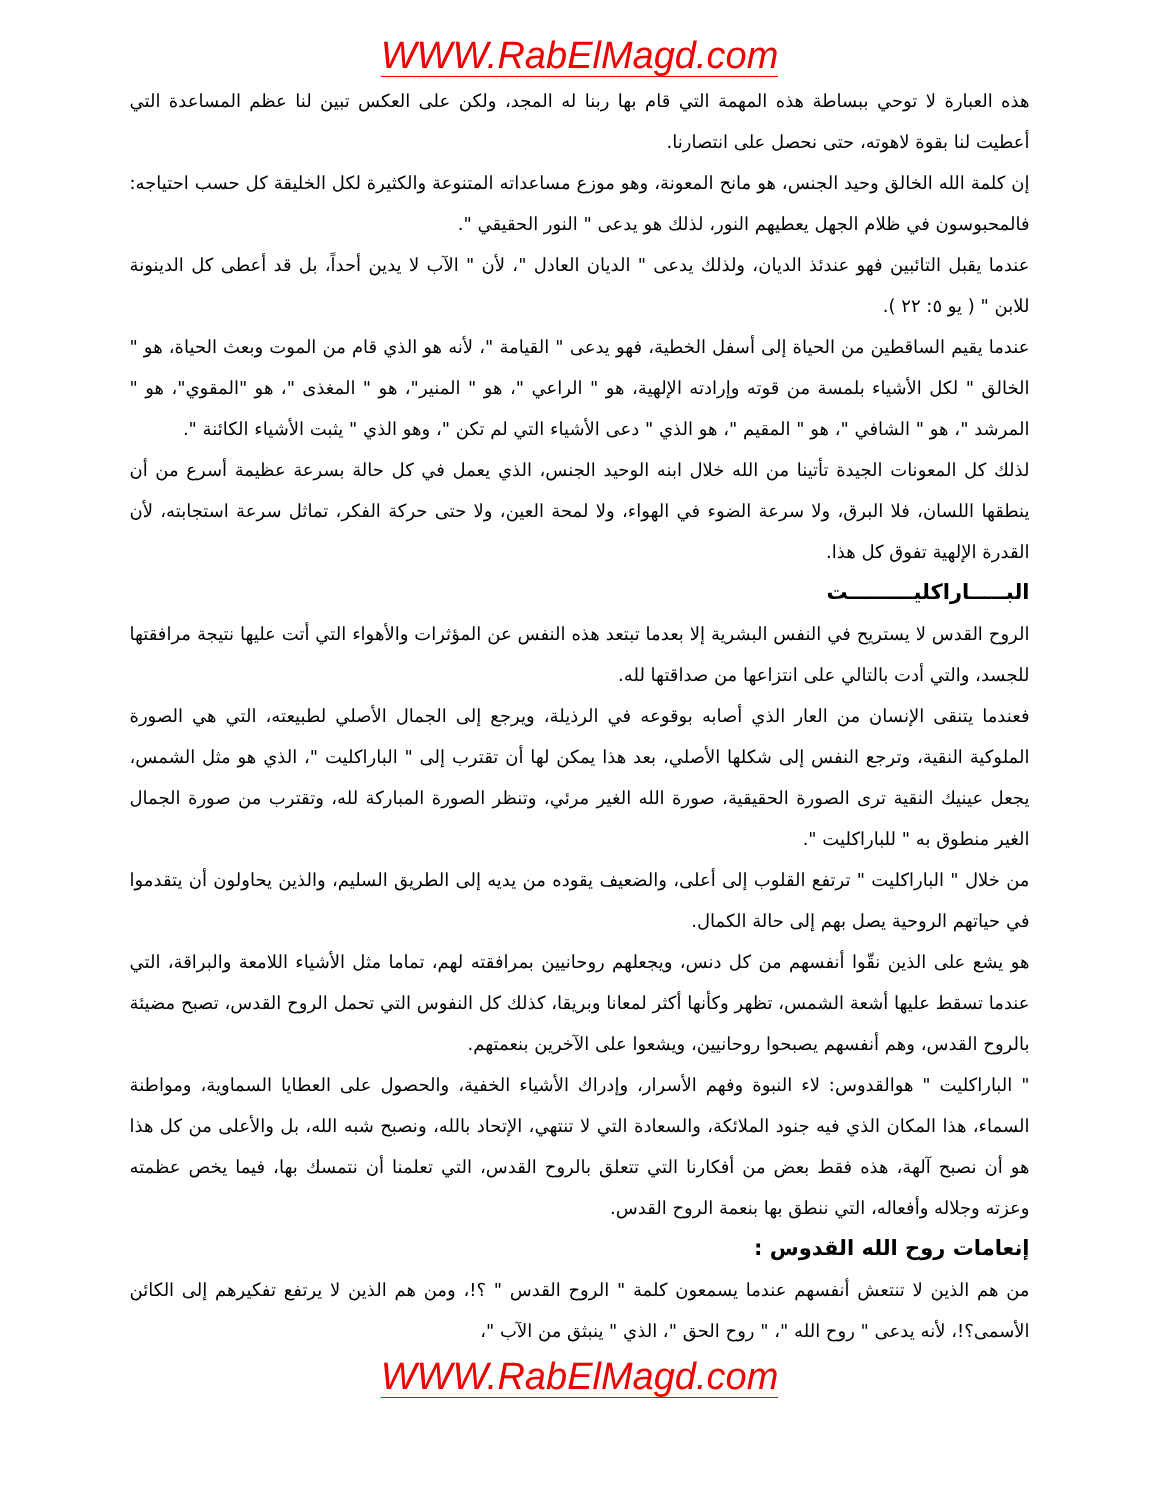WWW.RabElMagd.com
هذه العبارة لا توحي ببساطة هذه المهمة التي قام بها ربنا له المجد، ولكن على العكس تبين لنا عظم المساعدة التي أعطيت لنا بقوة لاهوته، حتى نحصل على انتصارنا.
إن كلمة الله الخالق وحيد الجنس، هو مانح المعونة، وهو موزع مساعداته المتنوعة والكثيرة لكل الخليقة كل حسب احتياجه: فالمحبوسون في ظلام الجهل يعطيهم النور، لذلك هو يدعى " النور الحقيقي ".
عندما يقبل التائبين فهو عندئذ الديان، ولذلك يدعى " الديان العادل "، لأن " الآب لا يدين أحداً، بل قد أعطى كل الدينونة للابن " ( يو ٥: ٢٢ ).
عندما يقيم الساقطين من الحياة إلى أسفل الخطية، فهو يدعى " القيامة "، لأنه هو الذي قام من الموت وبعث الحياة، هو " الخالق " لكل الأشياء بلمسة من قوته وإرادته الإلهية، هو " الراعي "، هو " المنير"، هو " المغذى "، هو "المقوي"، هو " المرشد "، هو " الشافي "، هو " المقيم "، هو الذي " دعى الأشياء التي لم تكن "، وهو الذي " يثبت الأشياء الكائنة ".
لذلك كل المعونات الجيدة تأتينا من الله خلال ابنه الوحيد الجنس، الذي يعمل في كل حالة بسرعة عظيمة أسرع من أن ينطقها اللسان، فلا البرق، ولا سرعة الضوء في الهواء، ولا لمحة العين، ولا حتى حركة الفكر، تماثل سرعة استجابته، لأن القدرة الإلهية تفوق كل هذا.
البـــــاراكليـــــــــت
الروح القدس لا يستريح في النفس البشرية إلا بعدما تبتعد هذه النفس عن المؤثرات والأهواء التي أتت عليها نتيجة مرافقتها للجسد، والتي أدت بالتالي على انتزاعها من صداقتها لله.
فعندما يتنقى الإنسان من العار الذي أصابه بوقوعه في الرذيلة، ويرجع إلى الجمال الأصلي لطبيعته، التي هي الصورة الملوكية النقية، وترجع النفس إلى شكلها الأصلي، بعد هذا يمكن لها أن تقترب إلى " الباراكليت "، الذي هو مثل الشمس، يجعل عينيك النقية ترى الصورة الحقيقية، صورة الله الغير مرئي، وتنظر الصورة المباركة لله، وتقترب من صورة الجمال الغير منطوق به " للباراكليت ".
من خلال " الباراكليت " ترتفع القلوب إلى أعلى، والضعيف يقوده من يديه إلى الطريق السليم، والذين يحاولون أن يتقدموا في حياتهم الروحية يصل بهم إلى حالة الكمال.
هو يشع على الذين نقّوا أنفسهم من كل دنس، ويجعلهم روحانيين بمرافقته لهم، تماما مثل الأشياء اللامعة والبراقة، التي عندما تسقط عليها أشعة الشمس، تظهر وكأنها أكثر لمعانا وبريقا، كذلك كل النفوس التي تحمل الروح القدس، تصبح مضيئة بالروح القدس، وهم أنفسهم يصبحوا روحانيين، ويشعوا على الآخرين بنعمتهم.
" الباراكليت " هوالقدوس: لاء النبوة وفهم الأسرار، وإدراك الأشياء الخفية، والحصول على العطايا السماوية، ومواطنة السماء، هذا المكان الذي فيه جنود الملائكة، والسعادة التي لا تنتهي، الإتحاد بالله، ونصبح شبه الله، بل والأعلى من كل هذا هو أن نصبح آلهة، هذه فقط بعض من أفكارنا التي تتعلق بالروح القدس، التي تعلمنا أن نتمسك بها، فيما يخص عظمته وعزته وجلاله وأفعاله، التي ننطق بها بنعمة الروح القدس.
إنعامات روح الله القدوس :
من هم الذين لا تنتعش أنفسهم عندما يسمعون كلمة " الروح القدس " ؟!، ومن هم الذين لا يرتفع تفكيرهم إلى الكائن الأسمى؟!، لأنه يدعى " روح الله "، " روح الحق "، الذي " ينبثق من الآب "،
WWW.RabElMagd.com